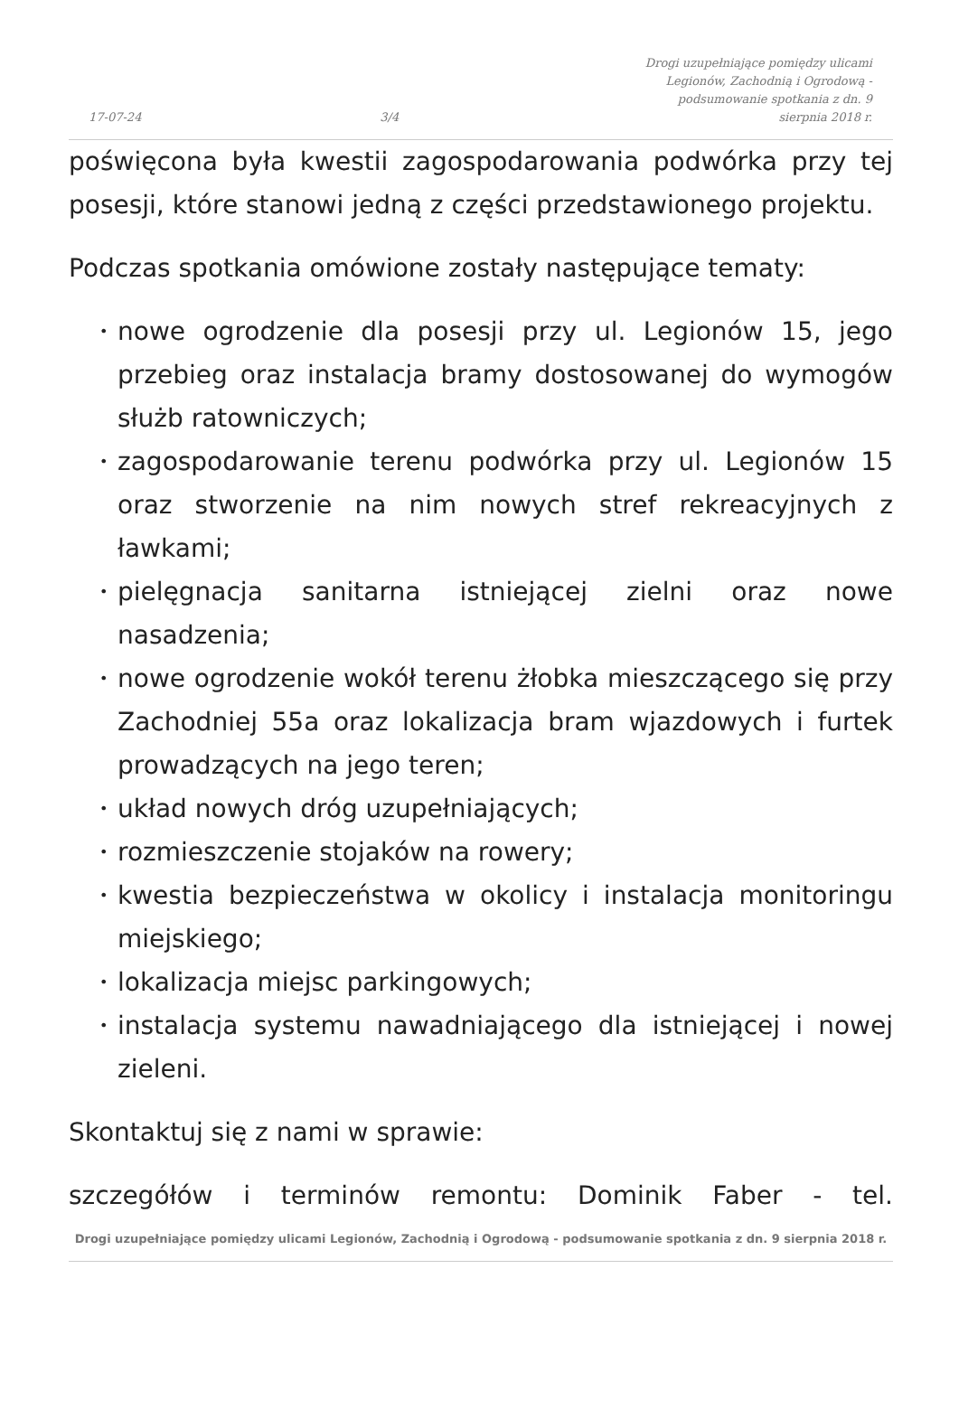17-07-24
3/4
Drogi uzupełniające pomiędzy ulicami Legionów, Zachodnią i Ogrodową - podsumowanie spotkania z dn. 9 sierpnia 2018 r.
poświęcona była kwestii zagospodarowania podwórka przy tej posesji, które stanowi jedną z części przedstawionego projektu.
Podczas spotkania omówione zostały następujące tematy:
• nowe ogrodzenie dla posesji przy ul. Legionów 15, jego przebieg oraz instalacja bramy dostosowanej do wymogów służb ratowniczych;
• zagospodarowanie terenu podwórka przy ul. Legionów 15 oraz stworzenie na nim nowych stref rekreacyjnych z ławkami;
• pielęgnacja sanitarna istniejącej zielni oraz nowe nasadzenia;
• nowe ogrodzenie wokół terenu żłobka mieszczącego się przy Zachodniej 55a oraz lokalizacja bram wjazdowych i furtek prowadzących na jego teren;
• układ nowych dróg uzupełniających;
• rozmieszczenie stojaków na rowery;
• kwestia bezpieczeństwa w okolicy i instalacja monitoringu miejskiego;
• lokalizacja miejsc parkingowych;
• instalacja systemu nawadniającego dla istniejącej i nowej zieleni.
Skontaktuj się z nami w sprawie:
szczegółów i terminów remontu: Dominik Faber - tel.
Drogi uzupełniające pomiędzy ulicami Legionów, Zachodnią i Ogrodową - podsumowanie spotkania z dn. 9 sierpnia 2018 r.